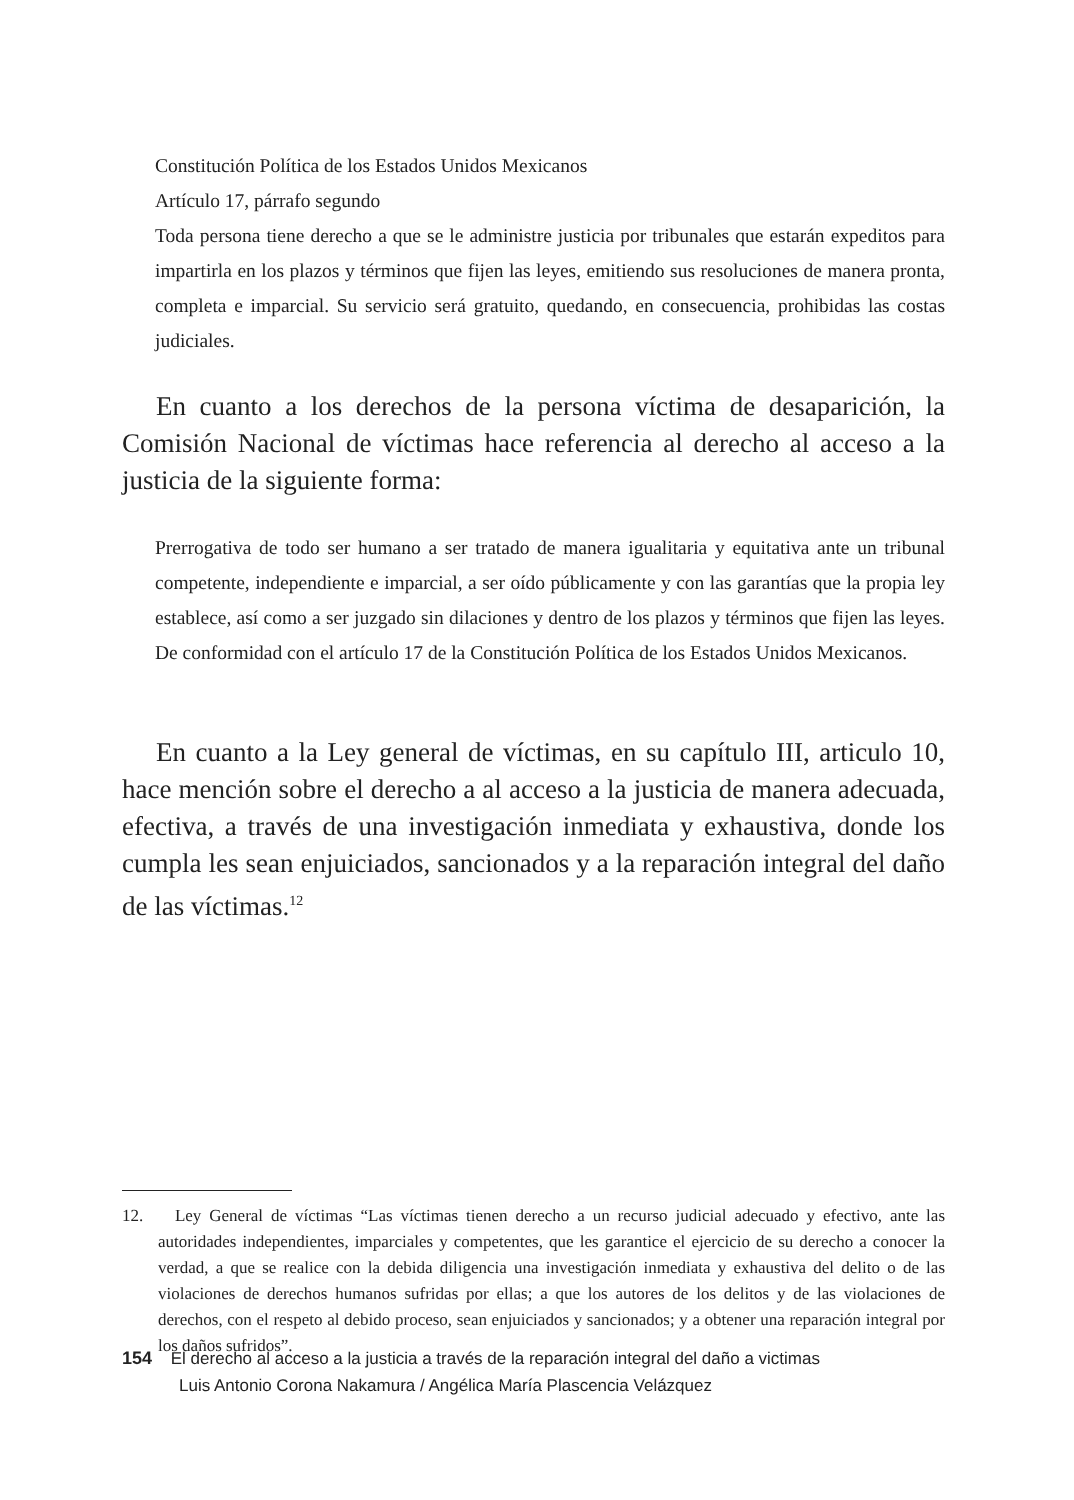Constitución Política de los Estados Unidos Mexicanos
Artículo 17, párrafo segundo
Toda persona tiene derecho a que se le administre justicia por tribunales que estarán expeditos para impartirla en los plazos y términos que fijen las leyes, emitiendo sus resoluciones de manera pronta, completa e imparcial. Su servicio será gratuito, quedando, en consecuencia, prohibidas las costas judiciales.
En cuanto a los derechos de la persona víctima de desaparición, la Comisión Nacional de víctimas hace referencia al derecho al acceso a la justicia de la siguiente forma:
Prerrogativa de todo ser humano a ser tratado de manera igualitaria y equitativa ante un tribunal competente, independiente e imparcial, a ser oído públicamente y con las garantías que la propia ley establece, así como a ser juzgado sin dilaciones y dentro de los plazos y términos que fijen las leyes. De conformidad con el artículo 17 de la Constitución Política de los Estados Unidos Mexicanos.
En cuanto a la Ley general de víctimas, en su capítulo III, articulo 10, hace mención sobre el derecho a al acceso a la justicia de manera adecuada, efectiva, a través de una investigación inmediata y exhaustiva, donde los cumpla les sean enjuiciados, sancionados y a la reparación integral del daño de las víctimas.<sup>12</sup>
12. Ley General de víctimas “Las víctimas tienen derecho a un recurso judicial adecuado y efectivo, ante las autoridades independientes, imparciales y competentes, que les garantice el ejercicio de su derecho a conocer la verdad, a que se realice con la debida diligencia una investigación inmediata y exhaustiva del delito o de las violaciones de derechos humanos sufridas por ellas; a que los autores de los delitos y de las violaciones de derechos, con el respeto al debido proceso, sean enjuiciados y sancionados; y a obtener una reparación integral por los daños sufridos”.
154 El derecho al acceso a la justicia a través de la reparación integral del daño a victimas
Luis Antonio Corona Nakamura / Angélica María Plascencia Velázquez